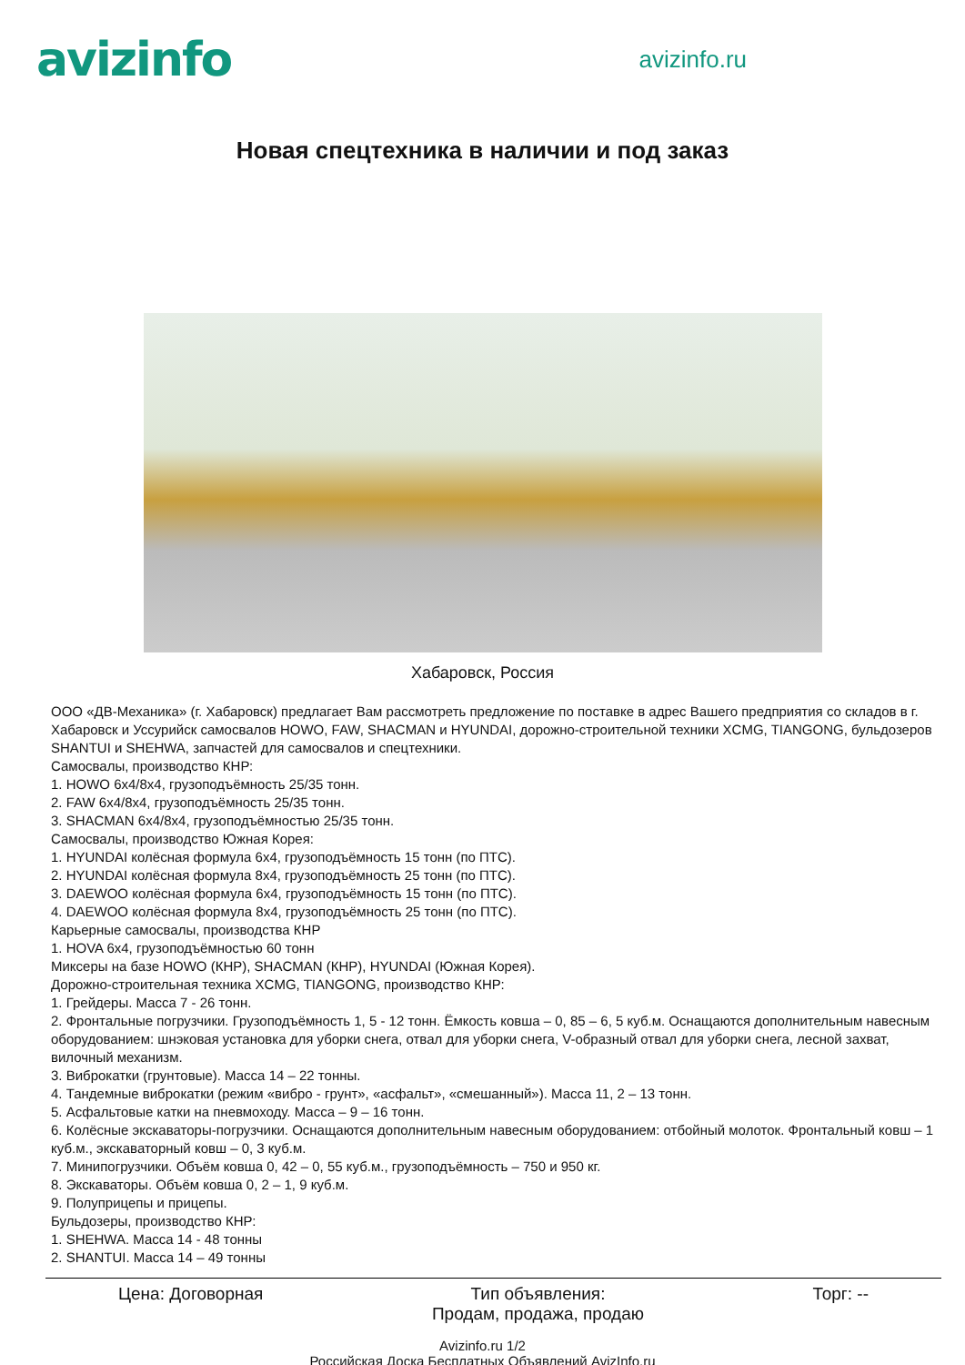avizinfo
avizinfo.ru
Новая спецтехника в наличии и под заказ
Хабаровск, Россия
ООО «ДВ-Механика» (г. Хабаровск) предлагает Вам рассмотреть предложение по поставке в адрес Вашего предприятия со складов в г. Хабаровск и Уссурийск самосвалов HOWO, FAW, SHACMAN и HYUNDAI, дорожно-строительной техники XCMG, TIANGONG, бульдозеров SHANTUI и SHEHWA, запчастей для самосвалов и спецтехники.
Самосвалы, производство КНР:
1. HOWO 6x4/8x4, грузоподъёмность 25/35 тонн.
2. FAW 6x4/8x4, грузоподъёмность 25/35 тонн.
3. SHACMAN 6x4/8x4, грузоподъёмностью 25/35 тонн.
Самосвалы, производство Южная Корея:
1. HYUNDAI колёсная формула 6x4, грузоподъёмность 15 тонн (по ПТС).
2. HYUNDAI колёсная формула 8x4, грузоподъёмность 25 тонн (по ПТС).
3. DAEWOO колёсная формула 6x4, грузоподъёмность 15 тонн (по ПТС).
4. DAEWOO колёсная формула 8x4, грузоподъёмность 25 тонн (по ПТС).
Карьерные самосвалы, производства КНР
1. HOVA 6x4, грузоподъёмностью 60 тонн
Миксеры на базе HOWO (КНР), SHACMAN (КНР), HYUNDAI (Южная Корея).
Дорожно-строительная техника XCMG, TIANGONG, производство КНР:
1. Грейдеры. Масса 7 - 26 тонн.
2. Фронтальные погрузчики. Грузоподъёмность 1, 5 - 12 тонн. Ёмкость ковша – 0, 85 – 6, 5 куб.м. Оснащаются дополнительным навесным оборудованием: шнэковая установка для уборки снега, отвал для уборки снега, V-образный отвал для уборки снега, лесной захват, вилочный механизм.
3. Виброкатки (грунтовые). Масса 14 – 22 тонны.
4. Тандемные виброкатки (режим «вибро - грунт», «асфальт», «смешанный»). Масса 11, 2 – 13 тонн.
5. Асфальтовые катки на пневмоходу. Масса – 9 – 16 тонн.
6. Колёсные экскаваторы-погрузчики. Оснащаются дополнительным навесным оборудованием: отбойный молоток. Фронтальный ковш – 1 куб.м., экскаваторный ковш – 0, 3 куб.м.
7. Минипогрузчики. Объём ковша 0, 42 – 0, 55 куб.м., грузоподъёмность – 750 и 950 кг.
8. Экскаваторы. Объём ковша 0, 2 – 1, 9 куб.м.
9. Полуприцепы и прицепы.
Бульдозеры, производство КНР:
1. SHEHWA. Масса 14 - 48 тонны
2. SHANTUI. Масса 14 – 49 тонны
Цена: Договорная Тип объявления:
Продам, продажа, продаю
Торг: --
Avizinfo.ru 1/2
Российская Доска Бесплатных Объявлений AvizInfo.ru